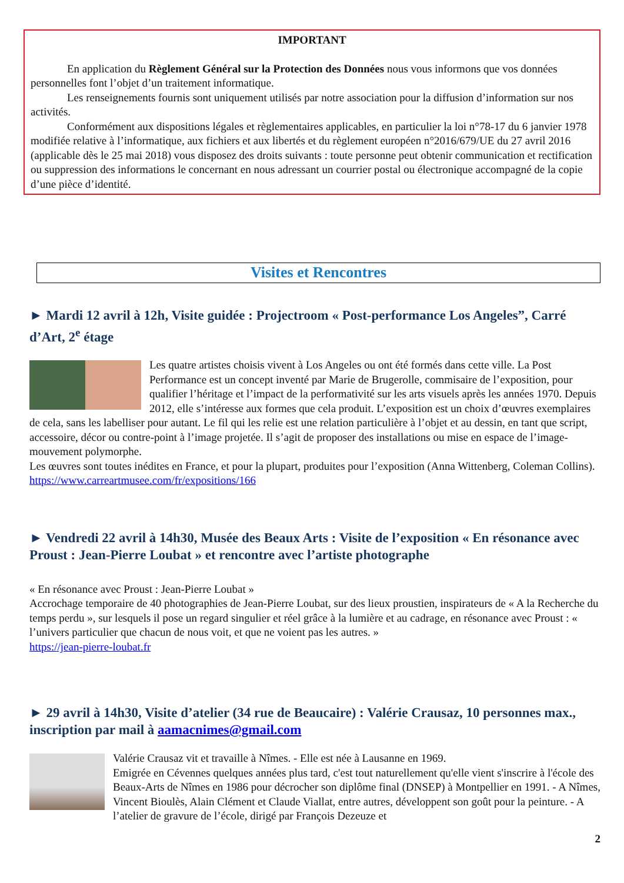IMPORTANT
En application du Règlement Général sur la Protection des Données nous vous informons que vos données personnelles font l’objet d’un traitement informatique.
Les renseignements fournis sont uniquement utilisés par notre association pour la diffusion d’information sur nos activités.
Conformément aux dispositions légales et règlementaires applicables, en particulier la loi n°78-17 du 6 janvier 1978 modifiée relative à l’informatique, aux fichiers et aux libertés et du règlement européen n°2016/679/UE du 27 avril 2016 (applicable dès le 25 mai 2018) vous disposez des droits suivants : toute personne peut obtenir communication et rectification ou suppression des informations le concernant en nous adressant un courrier postal ou électronique accompagné de la copie d’une pièce d’identité.
Visites et Rencontres
► Mardi 12 avril à 12h, Visite guidée : Projectroom « Post-performance Los Angeles”, Carré d’Art, 2<sup>e</sup> étage
Les quatre artistes choisis vivent à Los Angeles ou ont été formés dans cette ville. La Post Performance est un concept inventé par Marie de Brugerolle, commisaire de l’exposition, pour qualifier l’héritage et l’impact de la performativité sur les arts visuels après les années 1970. Depuis 2012, elle s’intéresse aux formes que cela produit. L’exposition est un choix d’œuvres exemplaires de cela, sans les labelliser pour autant. Le fil qui les relie est une relation particulière à l’objet et au dessin, en tant que script, accessoire, décor ou contre-point à l’image projetée. Il s’agit de proposer des installations ou mise en espace de l’image-mouvement polymorphe.
Les œuvres sont toutes inédites en France, et pour la plupart, produites pour l’exposition (Anna Wittenberg, Coleman Collins). https://www.carreartmusee.com/fr/expositions/166
► Vendredi 22 avril à 14h30, Musée des Beaux Arts : Visite de l’exposition « En résonance avec Proust : Jean-Pierre Loubat » et rencontre avec l’artiste photographe
« En résonance avec Proust : Jean-Pierre Loubat »
Accrochage temporaire de 40 photographies de Jean-Pierre Loubat, sur des lieux proustien, inspirateurs de « A la Recherche du temps perdu », sur lesquels il pose un regard singulier et réel grâce à la lumière et au cadrage, en résonance avec Proust : « l’univers particulier que chacun de nous voit, et que ne voient pas les autres. »
https://jean-pierre-loubat.fr
► 29 avril à 14h30, Visite d’atelier (34 rue de Beaucaire) : Valérie Crausaz, 10 personnes max., inscription par mail à aamacnimes@gmail.com
Valérie Crausaz vit et travaille à Nîmes. - Elle est née à Lausanne en 1969.
Emigrée en Cévennes quelques années plus tard, c'est tout naturellement qu'elle vient s'inscrire à l'école des Beaux-Arts de Nîmes en 1986 pour décrocher son diplôme final (DNSEP) à Montpellier en 1991. - A Nîmes, Vincent Bioulès, Alain Clément et Claude Viallat, entre autres, développent son goût pour la peinture. - A l’atelier de gravure de l’école, dirigé par François Dezeuze et
2